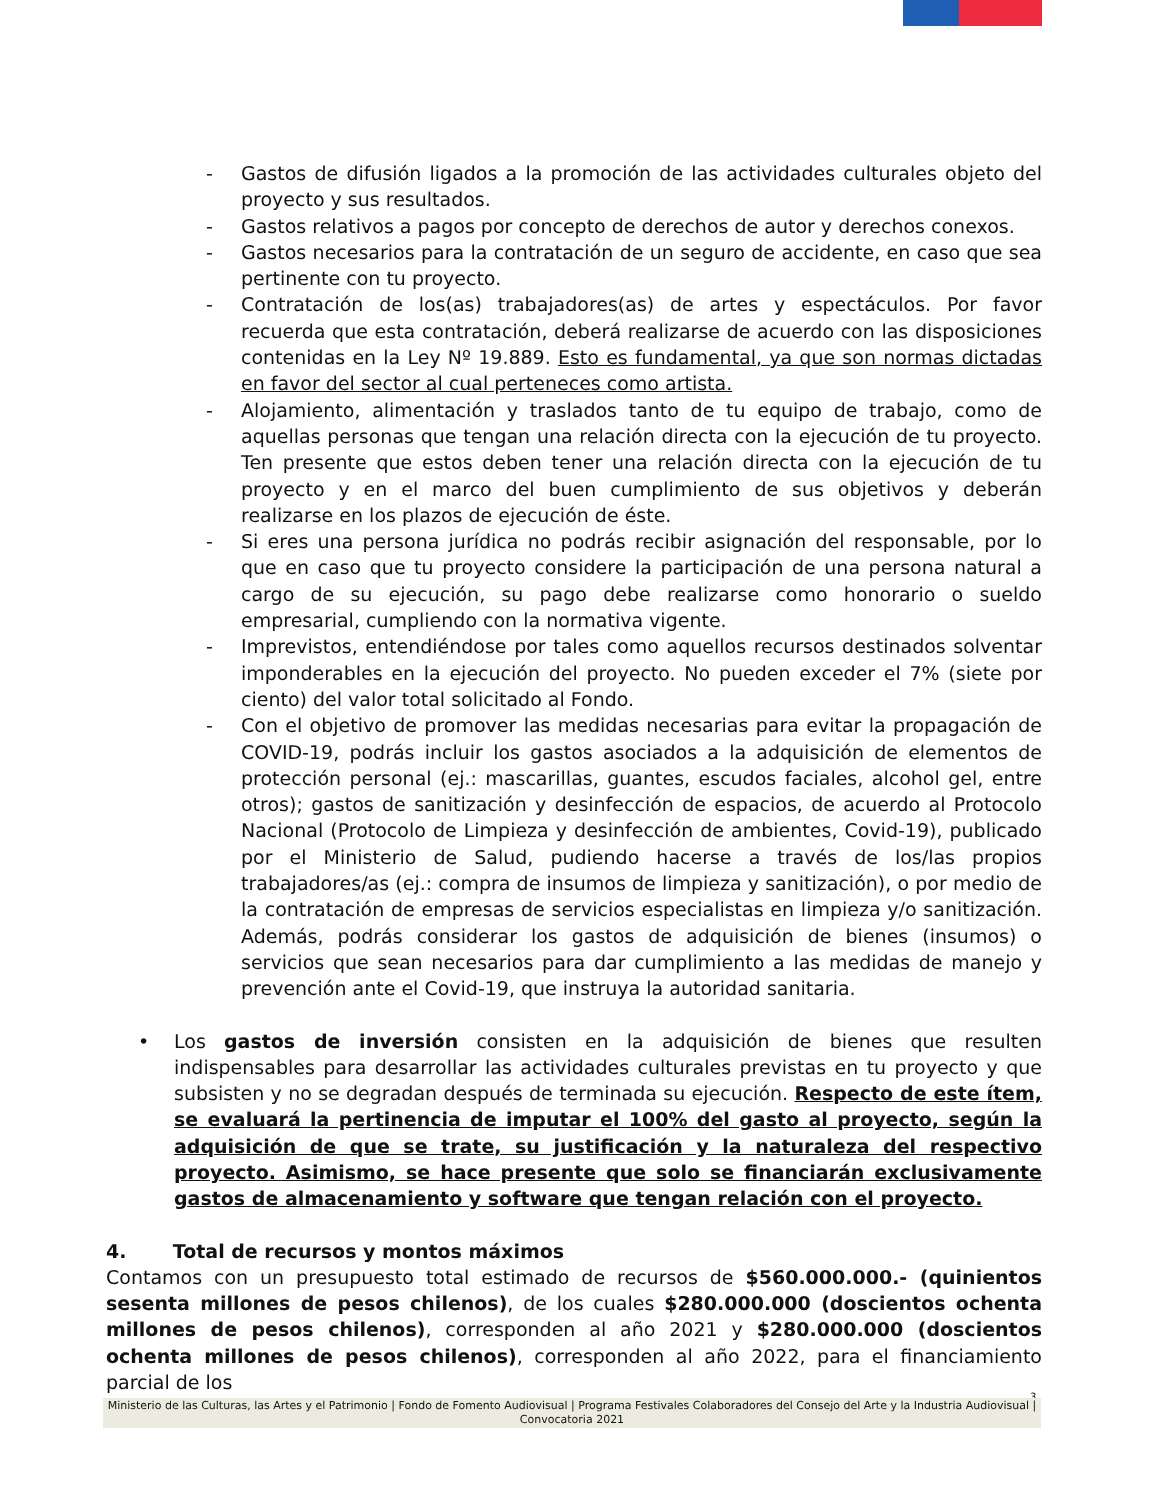- Gastos de difusión ligados a la promoción de las actividades culturales objeto del proyecto y sus resultados.
- Gastos relativos a pagos por concepto de derechos de autor y derechos conexos.
- Gastos necesarios para la contratación de un seguro de accidente, en caso que sea pertinente con tu proyecto.
- Contratación de los(as) trabajadores(as) de artes y espectáculos. Por favor recuerda que esta contratación, deberá realizarse de acuerdo con las disposiciones contenidas en la Ley Nº 19.889. Esto es fundamental, ya que son normas dictadas en favor del sector al cual perteneces como artista.
- Alojamiento, alimentación y traslados tanto de tu equipo de trabajo, como de aquellas personas que tengan una relación directa con la ejecución de tu proyecto. Ten presente que estos deben tener una relación directa con la ejecución de tu proyecto y en el marco del buen cumplimiento de sus objetivos y deberán realizarse en los plazos de ejecución de éste.
- Si eres una persona jurídica no podrás recibir asignación del responsable, por lo que en caso que tu proyecto considere la participación de una persona natural a cargo de su ejecución, su pago debe realizarse como honorario o sueldo empresarial, cumpliendo con la normativa vigente.
- Imprevistos, entendiéndose por tales como aquellos recursos destinados solventar imponderables en la ejecución del proyecto. No pueden exceder el 7% (siete por ciento) del valor total solicitado al Fondo.
- Con el objetivo de promover las medidas necesarias para evitar la propagación de COVID-19, podrás incluir los gastos asociados a la adquisición de elementos de protección personal (ej.: mascarillas, guantes, escudos faciales, alcohol gel, entre otros); gastos de sanitización y desinfección de espacios, de acuerdo al Protocolo Nacional (Protocolo de Limpieza y desinfección de ambientes, Covid-19), publicado por el Ministerio de Salud, pudiendo hacerse a través de los/las propios trabajadores/as (ej.: compra de insumos de limpieza y sanitización), o por medio de la contratación de empresas de servicios especialistas en limpieza y/o sanitización. Además, podrás considerar los gastos de adquisición de bienes (insumos) o servicios que sean necesarios para dar cumplimiento a las medidas de manejo y prevención ante el Covid-19, que instruya la autoridad sanitaria.
• Los gastos de inversión consisten en la adquisición de bienes que resulten indispensables para desarrollar las actividades culturales previstas en tu proyecto y que subsisten y no se degradan después de terminada su ejecución. Respecto de este ítem, se evaluará la pertinencia de imputar el 100% del gasto al proyecto, según la adquisición de que se trate, su justificación y la naturaleza del respectivo proyecto. Asimismo, se hace presente que solo se financiarán exclusivamente gastos de almacenamiento y software que tengan relación con el proyecto.
4. Total de recursos y montos máximos
Contamos con un presupuesto total estimado de recursos de $560.000.000.- (quinientos sesenta millones de pesos chilenos), de los cuales $280.000.000 (doscientos ochenta millones de pesos chilenos), corresponden al año 2021 y $280.000.000 (doscientos ochenta millones de pesos chilenos), corresponden al año 2022, para el financiamiento parcial de los
3
Ministerio de las Culturas, las Artes y el Patrimonio | Fondo de Fomento Audiovisual | Programa Festivales Colaboradores del Consejo del Arte y la Industria Audiovisual | Convocatoria 2021